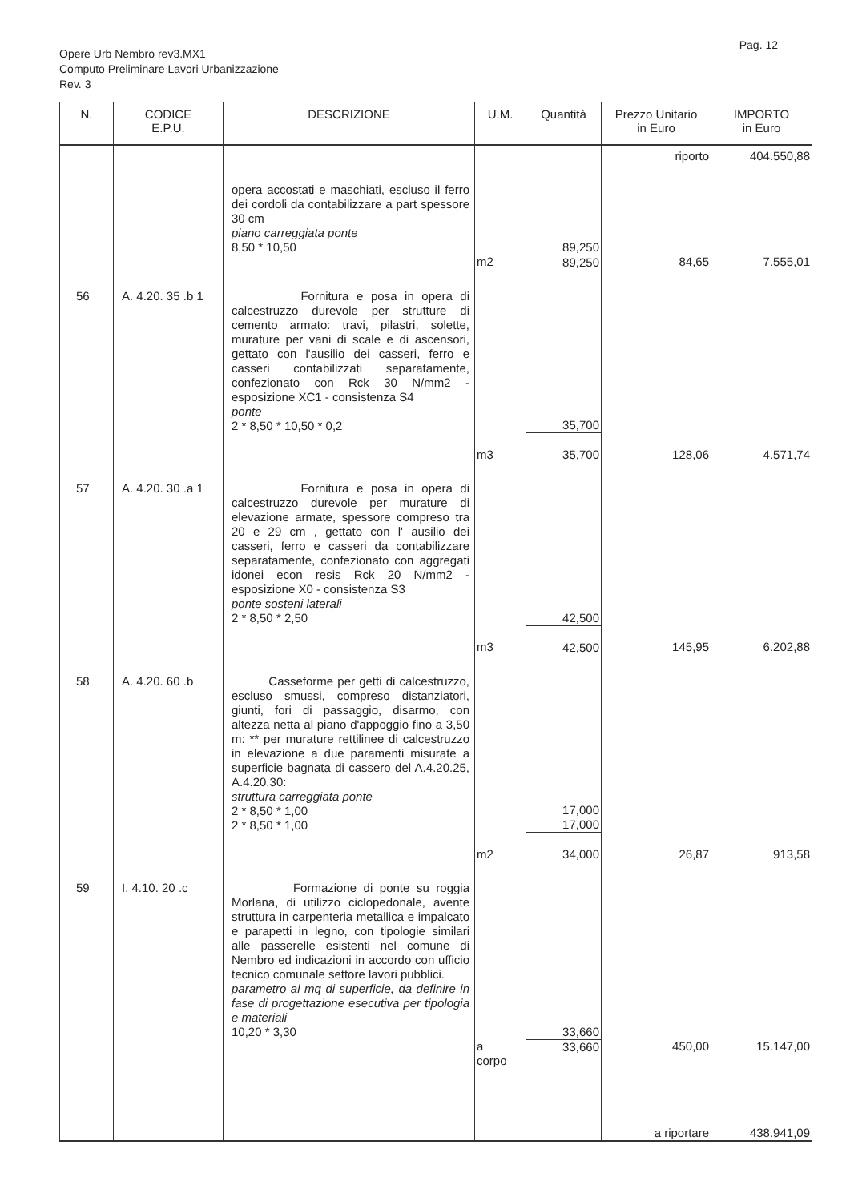Pag. 12
Opere Urb Nembro rev3.MX1
Computo Preliminare Lavori Urbanizzazione
Rev. 3
| N. | CODICE E.P.U. | DESCRIZIONE | U.M. | Quantità | Prezzo Unitario in Euro | IMPORTO in Euro |
| --- | --- | --- | --- | --- | --- | --- |
| | | | | | riporto | 404.550,88 |
| | | opera accostati e maschiati, escluso il ferro dei cordoli da contabilizzare a part spessore 30 cm piano carreggiata ponte 8,50 * 10,50 | | 89,250 | | |
| | | | m2 | 89,250 | 84,65 | 7.555,01 |
| 56 | A. 4.20. 35 .b 1 | Fornitura e posa in opera di calcestruzzo durevole per strutture di cemento armato: travi, pilastri, solette, murature per vani di scale e di ascensori, gettato con l'ausilio dei casseri, ferro e casseri contabilizzati separatamente, confezionato con Rck 30 N/mm2 - esposizione XC1 - consistenza S4 ponte 2 * 8,50 * 10,50 * 0,2 | | 35,700 | | |
| | | | m3 | 35,700 | 128,06 | 4.571,74 |
| 57 | A. 4.20. 30 .a 1 | Fornitura e posa in opera di calcestruzzo durevole per murature di elevazione armate, spessore compreso tra 20 e 29 cm , gettato con l' ausilio dei casseri, ferro e casseri da contabilizzare separatamente, confezionato con aggregati idonei econ resis Rck 20 N/mm2 - esposizione X0 - consistenza S3 ponte sosteni laterali 2 * 8,50 * 2,50 | | 42,500 | | |
| | | | m3 | 42,500 | 145,95 | 6.202,88 |
| 58 | A. 4.20. 60 .b | Casseforme per getti di calcestruzzo, escluso smussi, compreso distanziatori, giunti, fori di passaggio, disarmo, con altezza netta al piano d'appoggio fino a 3,50 m: ** per murature rettilinee di calcestruzzo in elevazione a due paramenti misurate a superficie bagnata di cassero del A.4.20.25, A.4.20.30: struttura carreggiata ponte 2 * 8,50 * 1,00 2 * 8,50 * 1,00 | | 17,000 17,000 | | |
| | | | m2 | 34,000 | 26,87 | 913,58 |
| 59 | I. 4.10. 20 .c | Formazione di ponte su roggia Morlana, di utilizzo ciclopedonale, avente struttura in carpenteria metallica e impalcato e parapetti in legno, con tipologie similari alle passerelle esistenti nel comune di Nembro ed indicazioni in accordo con ufficio tecnico comunale settore lavori pubblici. parametro al mq di superficie, da definire in fase di progettazione esecutiva per tipologia e materiali 10,20 * 3,30 | | 33,660 | | |
| | | | a corpo | 33,660 | 450,00 | 15.147,00 |
| | | | | | a riportare | 438.941,09 |